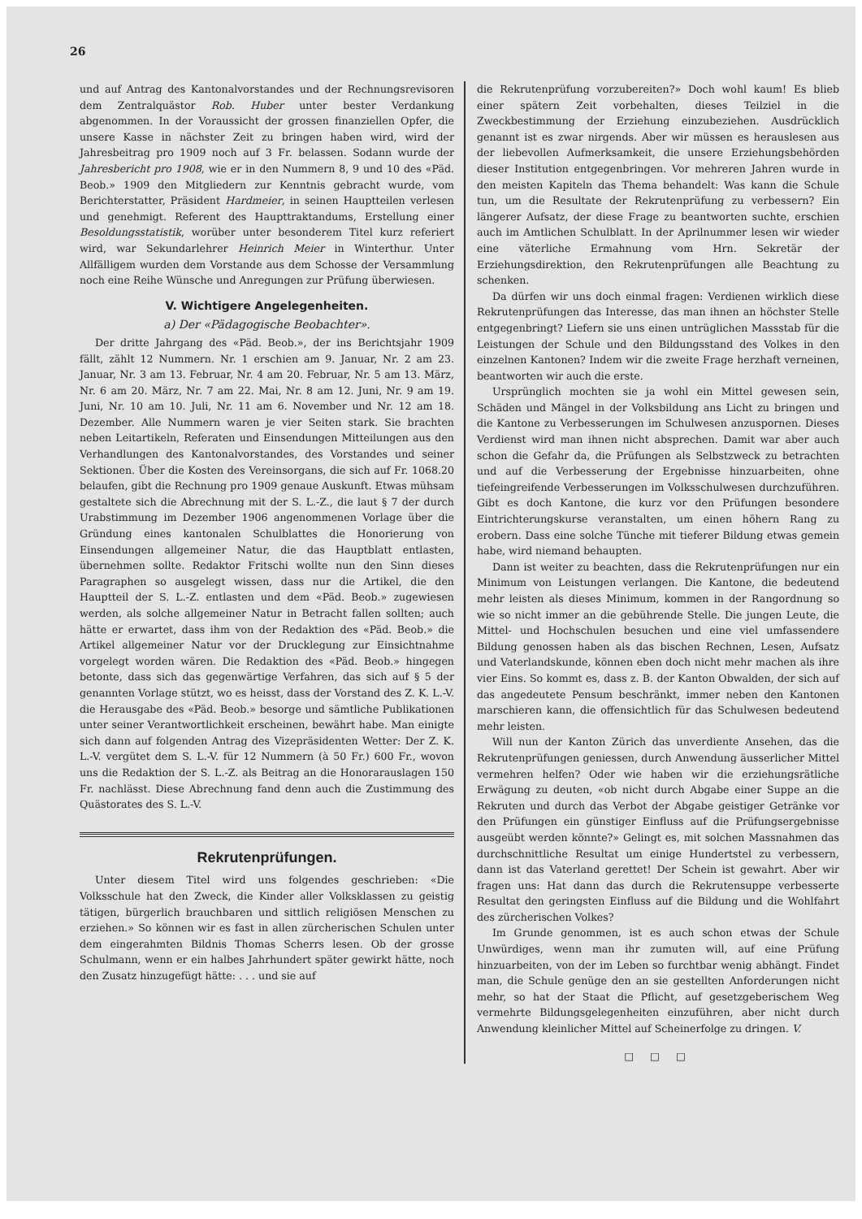26
und auf Antrag des Kantonalvorstandes und der Rechnungsrevisoren dem Zentralquästor Rob. Huber unter bester Verdankung abgenommen. In der Voraussicht der grossen finanziellen Opfer, die unsere Kasse in nächster Zeit zu bringen haben wird, wird der Jahresbeitrag pro 1909 noch auf 3 Fr. belassen. Sodann wurde der Jahresbericht pro 1908, wie er in den Nummern 8, 9 und 10 des «Päd. Beob.» 1909 den Mitgliedern zur Kenntnis gebracht wurde, vom Berichterstatter, Präsident Hardmeier, in seinen Hauptteilen verlesen und genehmigt. Referent des Haupttraktandums, Erstellung einer Besoldungsstatistik, worüber unter besonderem Titel kurz referiert wird, war Sekundarlehrer Heinrich Meier in Winterthur. Unter Allfälligem wurden dem Vorstande aus dem Schosse der Versammlung noch eine Reihe Wünsche und Anregungen zur Prüfung überwiesen.
V. Wichtigere Angelegenheiten.
a) Der «Pädagogische Beobachter».
Der dritte Jahrgang des «Päd. Beob.», der ins Berichtsjahr 1909 fällt, zählt 12 Nummern. Nr. 1 erschien am 9. Januar, Nr. 2 am 23. Januar, Nr. 3 am 13. Februar, Nr. 4 am 20. Februar, Nr. 5 am 13. März, Nr. 6 am 20. März, Nr. 7 am 22. Mai, Nr. 8 am 12. Juni, Nr. 9 am 19. Juni, Nr. 10 am 10. Juli, Nr. 11 am 6. November und Nr. 12 am 18. Dezember. Alle Nummern waren je vier Seiten stark. Sie brachten neben Leitartikeln, Referaten und Einsendungen Mitteilungen aus den Verhandlungen des Kantonalvorstandes, des Vorstandes und seiner Sektionen. Über die Kosten des Vereinsorgans, die sich auf Fr. 1068.20 belaufen, gibt die Rechnung pro 1909 genaue Auskunft. Etwas mühsam gestaltete sich die Abrechnung mit der S. L.-Z., die laut § 7 der durch Urabstimmung im Dezember 1906 angenommenen Vorlage über die Gründung eines kantonalen Schulblattes die Honorierung von Einsendungen allgemeiner Natur, die das Hauptblatt entlasten, übernehmen sollte. Redaktor Fritschi wollte nun den Sinn dieses Paragraphen so ausgelegt wissen, dass nur die Artikel, die den Hauptteil der S. L.-Z. entlasten und dem «Päd. Beob.» zugewiesen werden, als solche allgemeiner Natur in Betracht fallen sollten; auch hätte er erwartet, dass ihm von der Redaktion des «Päd. Beob.» die Artikel allgemeiner Natur vor der Drucklegung zur Einsichtnahme vorgelegt worden wären. Die Redaktion des «Päd. Beob.» hingegen betonte, dass sich das gegenwärtige Verfahren, das sich auf § 5 der genannten Vorlage stützt, wo es heisst, dass der Vorstand des Z. K. L.-V. die Herausgabe des «Päd. Beob.» besorge und sämtliche Publikationen unter seiner Verantwortlichkeit erscheinen, bewährt habe. Man einigte sich dann auf folgenden Antrag des Vizepräsidenten Wetter: Der Z. K. L.-V. vergütet dem S. L.-V. für 12 Nummern (à 50 Fr.) 600 Fr., wovon uns die Redaktion der S. L.-Z. als Beitrag an die Honorarauslagen 150 Fr. nachlässt. Diese Abrechnung fand denn auch die Zustimmung des Quästorates des S. L.-V.
Rekrutenprüfungen.
Unter diesem Titel wird uns folgendes geschrieben: «Die Volksschule hat den Zweck, die Kinder aller Volksklassen zu geistig tätigen, bürgerlich brauchbaren und sittlich religiösen Menschen zu erziehen.» So können wir es fast in allen zürcherischen Schulen unter dem eingerahmten Bildnis Thomas Scherrs lesen. Ob der grosse Schulmann, wenn er ein halbes Jahrhundert später gewirkt hätte, noch den Zusatz hinzugefügt hätte: . . . und sie auf
die Rekrutenprüfung vorzubereiten?» Doch wohl kaum! Es blieb einer spätern Zeit vorbehalten, dieses Teilziel in die Zweckbestimmung der Erziehung einzubeziehen. Ausdrücklich genannt ist es zwar nirgends. Aber wir müssen es herauslesen aus der liebevollen Aufmerksamkeit, die unsere Erziehungsbehörden dieser Institution entgegenbringen. Vor mehreren Jahren wurde in den meisten Kapiteln das Thema behandelt: Was kann die Schule tun, um die Resultate der Rekrutenprüfung zu verbessern? Ein längerer Aufsatz, der diese Frage zu beantworten suchte, erschien auch im Amtlichen Schulblatt. In der Aprilnummer lesen wir wieder eine väterliche Ermahnung vom Hrn. Sekretär der Erziehungsdirektion, den Rekrutenprüfungen alle Beachtung zu schenken.
Da dürfen wir uns doch einmal fragen: Verdienen wirklich diese Rekrutenprüfungen das Interesse, das man ihnen an höchster Stelle entgegenbringt? Liefern sie uns einen untrüglichen Massstab für die Leistungen der Schule und den Bildungsstand des Volkes in den einzelnen Kantonen? Indem wir die zweite Frage herzhaft verneinen, beantworten wir auch die erste.
Ursprünglich mochten sie ja wohl ein Mittel gewesen sein, Schäden und Mängel in der Volksbildung ans Licht zu bringen und die Kantone zu Verbesserungen im Schulwesen anzuspornen. Dieses Verdienst wird man ihnen nicht absprechen. Damit war aber auch schon die Gefahr da, die Prüfungen als Selbstzweck zu betrachten und auf die Verbesserung der Ergebnisse hinzuarbeiten, ohne tiefeingreifende Verbesserungen im Volksschulwesen durchzuführen. Gibt es doch Kantone, die kurz vor den Prüfungen besondere Eintrichterungskurse veranstalten, um einen höhern Rang zu erobern. Dass eine solche Tünche mit tieferer Bildung etwas gemein habe, wird niemand behaupten.
Dann ist weiter zu beachten, dass die Rekrutenprüfungen nur ein Minimum von Leistungen verlangen. Die Kantone, die bedeutend mehr leisten als dieses Minimum, kommen in der Rangordnung so wie so nicht immer an die gebührende Stelle. Die jungen Leute, die Mittel- und Hochschulen besuchen und eine viel umfassendere Bildung genossen haben als das bischen Rechnen, Lesen, Aufsatz und Vaterlandskunde, können eben doch nicht mehr machen als ihre vier Eins. So kommt es, dass z. B. der Kanton Obwalden, der sich auf das angedeutete Pensum beschränkt, immer neben den Kantonen marschieren kann, die offensichtlich für das Schulwesen bedeutend mehr leisten.
Will nun der Kanton Zürich das unverdiente Ansehen, das die Rekrutenprüfungen geniessen, durch Anwendung äusserlicher Mittel vermehren helfen? Oder wie haben wir die erziehungsrätliche Erwägung zu deuten, «ob nicht durch Abgabe einer Suppe an die Rekruten und durch das Verbot der Abgabe geistiger Getränke vor den Prüfungen ein günstiger Einfluss auf die Prüfungsergebnisse ausgeübt werden könnte?» Gelingt es, mit solchen Massnahmen das durchschnittliche Resultat um einige Hundertstel zu verbessern, dann ist das Vaterland gerettet! Der Schein ist gewahrt. Aber wir fragen uns: Hat dann das durch die Rekrutensuppe verbesserte Resultat den geringsten Einfluss auf die Bildung und die Wohlfahrt des zürcherischen Volkes?
Im Grunde genommen, ist es auch schon etwas der Schule Unwürdiges, wenn man ihr zumuten will, auf eine Prüfung hinzuarbeiten, von der im Leben so furchtbar wenig abhängt. Findet man, die Schule genüge den an sie gestellten Anforderungen nicht mehr, so hat der Staat die Pflicht, auf gesetzgeberischem Weg vermehrte Bildungsgelegenheiten einzuführen, aber nicht durch Anwendung kleinlicher Mittel auf Scheinerfolge zu dringen. V.
□ □ □